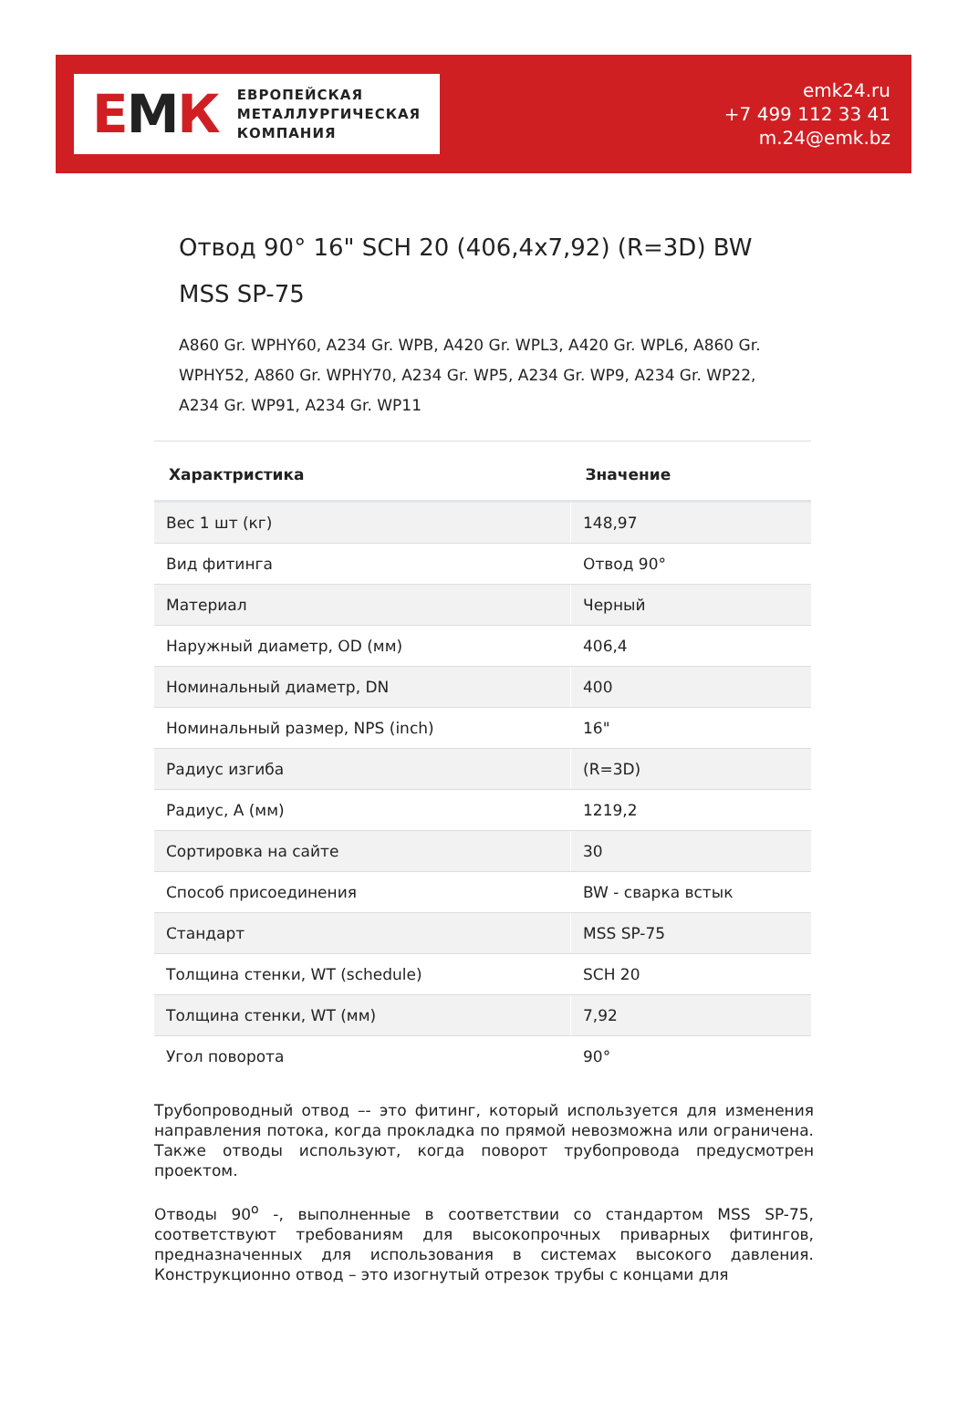ЕМК
ЕВРОПЕЙСКАЯ
МЕТАЛЛУРГИЧЕСКАЯ
КОМПАНИЯ
emk24.ru
+7 499 112 33 41
m.24@emk.bz
Отвод 90° 16" SCH 20 (406,4x7,92) (R=3D) BW MSS SP-75
A860 Gr. WPHY60, A234 Gr. WPB, A420 Gr. WPL3, A420 Gr. WPL6, A860 Gr. WPHY52, A860 Gr. WPHY70, A234 Gr. WP5, A234 Gr. WP9, A234 Gr. WP22, A234 Gr. WP91, A234 Gr. WP11
| Характристика | Значение |
| --- | --- |
| Вес 1 шт (кг) | 148,97 |
| Вид фитинга | Отвод 90° |
| Материал | Черный |
| Наружный диаметр, OD (мм) | 406,4 |
| Номинальный диаметр, DN | 400 |
| Номинальный размер, NPS (inch) | 16" |
| Радиус изгиба | (R=3D) |
| Радиус, А (мм) | 1219,2 |
| Сортировка на сайте | 30 |
| Способ присоединения | BW - сварка встык |
| Стандарт | MSS SP-75 |
| Толщина стенки, WT (schedule) | SCH 20 |
| Толщина стенки, WT (мм) | 7,92 |
| Угол поворота | 90° |
Трубопроводный отвод –- это фитинг, который используется для изменения направления потока, когда прокладка по прямой невозможна или ограничена. Также отводы используют, когда поворот трубопровода предусмотрен проектом.
Отводы 90<sup>о</sup> -, выполненные в соответствии со стандартом MSS SP-75, соответствуют требованиям для высокопрочных приварных фитингов, предназначенных для использования в системах высокого давления. Конструкционно отвод – это изогнутый отрезок трубы с концами для